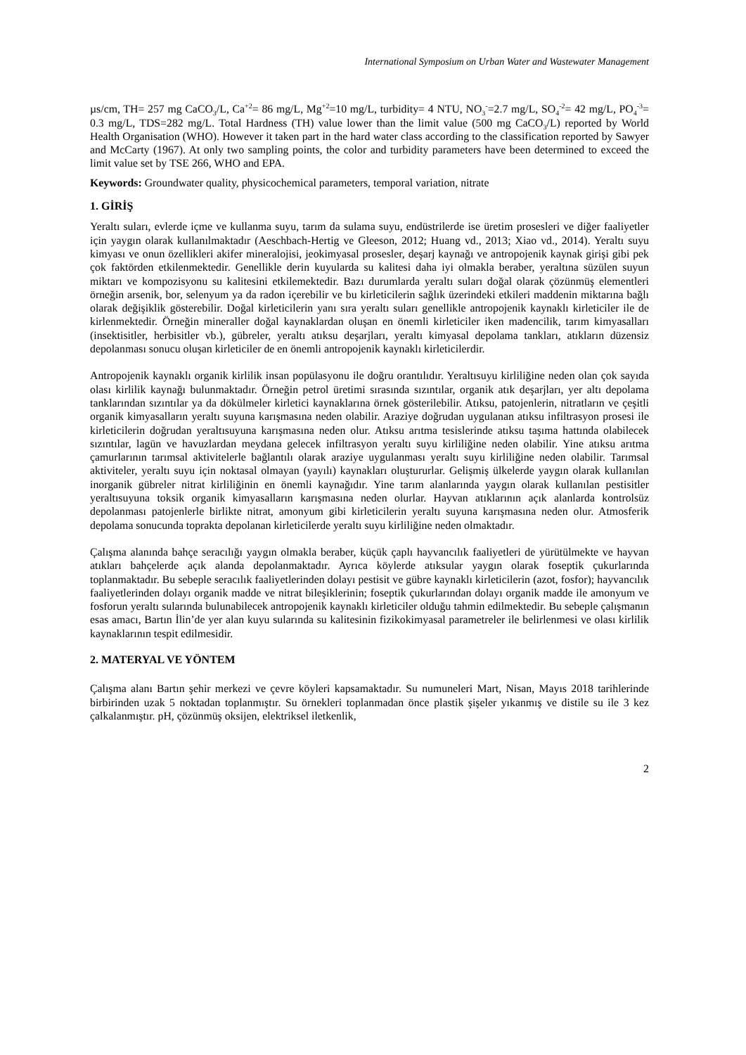International Symposium on Urban Water and Wastewater Management
µs/cm, TH= 257 mg CaCO<sub>3</sub>/L, Ca<sup>+2</sup>= 86 mg/L, Mg<sup>+2</sup>=10 mg/L, turbidity= 4 NTU, NO<sub>3</sub><sup>-</sup>=2.7 mg/L, SO<sub>4</sub><sup>-2</sup>= 42 mg/L, PO<sub>4</sub><sup>-3</sup>= 0.3 mg/L, TDS=282 mg/L. Total Hardness (TH) value lower than the limit value (500 mg CaCO<sub>3</sub>/L) reported by World Health Organisation (WHO). However it taken part in the hard water class according to the classification reported by Sawyer and McCarty (1967). At only two sampling points, the color and turbidity parameters have been determined to exceed the limit value set by TSE 266, WHO and EPA.
Keywords: Groundwater quality, physicochemical parameters, temporal variation, nitrate
1. GİRİŞ
Yeraltı suları, evlerde içme ve kullanma suyu, tarım da sulama suyu, endüstrilerde ise üretim prosesleri ve diğer faaliyetler için yaygın olarak kullanılmaktadır (Aeschbach-Hertig ve Gleeson, 2012; Huang vd., 2013; Xiao vd., 2014). Yeraltı suyu kimyası ve onun özellikleri akifer mineralojisi, jeokimyasal prosesler, deşarj kaynağı ve antropojenik kaynak girişi gibi pek çok faktörden etkilenmektedir. Genellikle derin kuyularda su kalitesi daha iyi olmakla beraber, yeraltına süzülen suyun miktarı ve kompozisyonu su kalitesini etkilemektedir. Bazı durumlarda yeraltı suları doğal olarak çözünmüş elementleri örneğin arsenik, bor, selenyum ya da radon içerebilir ve bu kirleticilerin sağlık üzerindeki etkileri maddenin miktarına bağlı olarak değişiklik gösterebilir. Doğal kirleticilerin yanı sıra yeraltı suları genellikle antropojenik kaynaklı kirleticiler ile de kirlenmektedir. Örneğin mineraller doğal kaynaklardan oluşan en önemli kirleticiler iken madencilik, tarım kimyasalları (insektisitler, herbisitler vb.), gübreler, yeraltı atıksu deşarjları, yeraltı kimyasal depolama tankları, atıkların düzensiz depolanması sonucu oluşan kirleticiler de en önemli antropojenik kaynaklı kirleticilerdir.
Antropojenik kaynaklı organik kirlilik insan popülasyonu ile doğru orantılıdır. Yeraltısuyu kirliliğine neden olan çok sayıda olası kirlilik kaynağı bulunmaktadır. Örneğin petrol üretimi sırasında sızıntılar, organik atık deşarjları, yer altı depolama tanklarından sızıntılar ya da dökülmeler kirletici kaynaklarına örnek gösterilebilir. Atıksu, patojenlerin, nitratların ve çeşitli organik kimyasalların yeraltı suyuna karışmasına neden olabilir. Araziye doğrudan uygulanan atıksu infiltrasyon prosesi ile kirleticilerin doğrudan yeraltısuyuna karışmasına neden olur. Atıksu arıtma tesislerinde atıksu taşıma hattında olabilecek sızıntılar, lagün ve havuzlardan meydana gelecek infiltrasyon yeraltı suyu kirliliğine neden olabilir. Yine atıksu arıtma çamurlarının tarımsal aktivitelerle bağlantılı olarak araziye uygulanması yeraltı suyu kirliliğine neden olabilir. Tarımsal aktiviteler, yeraltı suyu için noktasal olmayan (yayılı) kaynakları oluştururlar. Gelişmiş ülkelerde yaygın olarak kullanılan inorganik gübreler nitrat kirliliğinin en önemli kaynağıdır. Yine tarım alanlarında yaygın olarak kullanılan pestisitler yeraltısuyuna toksik organik kimyasalların karışmasına neden olurlar. Hayvan atıklarının açık alanlarda kontrolsüz depolanması patojenlerle birlikte nitrat, amonyum gibi kirleticilerin yeraltı suyuna karışmasına neden olur. Atmosferik depolama sonucunda toprakta depolanan kirleticilerde yeraltı suyu kirliliğine neden olmaktadır.
Çalışma alanında bahçe seracılığı yaygın olmakla beraber, küçük çaplı hayvancılık faaliyetleri de yürütülmekte ve hayvan atıkları bahçelerde açık alanda depolanmaktadır. Ayrıca köylerde atıksular yaygın olarak foseptik çukurlarında toplanmaktadır. Bu sebeple seracılık faaliyetlerinden dolayı pestisit ve gübre kaynaklı kirleticilerin (azot, fosfor); hayvancılık faaliyetlerinden dolayı organik madde ve nitrat bileşiklerinin; foseptik çukurlarından dolayı organik madde ile amonyum ve fosforun yeraltı sularında bulunabilecek antropojenik kaynaklı kirleticiler olduğu tahmin edilmektedir. Bu sebeple çalışmanın esas amacı, Bartın İlin’de yer alan kuyu sularında su kalitesinin fizikokimyasal parametreler ile belirlenmesi ve olası kirlilik kaynaklarının tespit edilmesidir.
2. MATERYAL VE YÖNTEM
Çalışma alanı Bartın şehir merkezi ve çevre köyleri kapsamaktadır. Su numuneleri Mart, Nisan, Mayıs 2018 tarihlerinde birbirinden uzak 5 noktadan toplanmıştır. Su örnekleri toplanmadan önce plastik şişeler yıkanmış ve distile su ile 3 kez çalkalanmıştır. pH, çözünmüş oksijen, elektriksel iletkenlik,
2